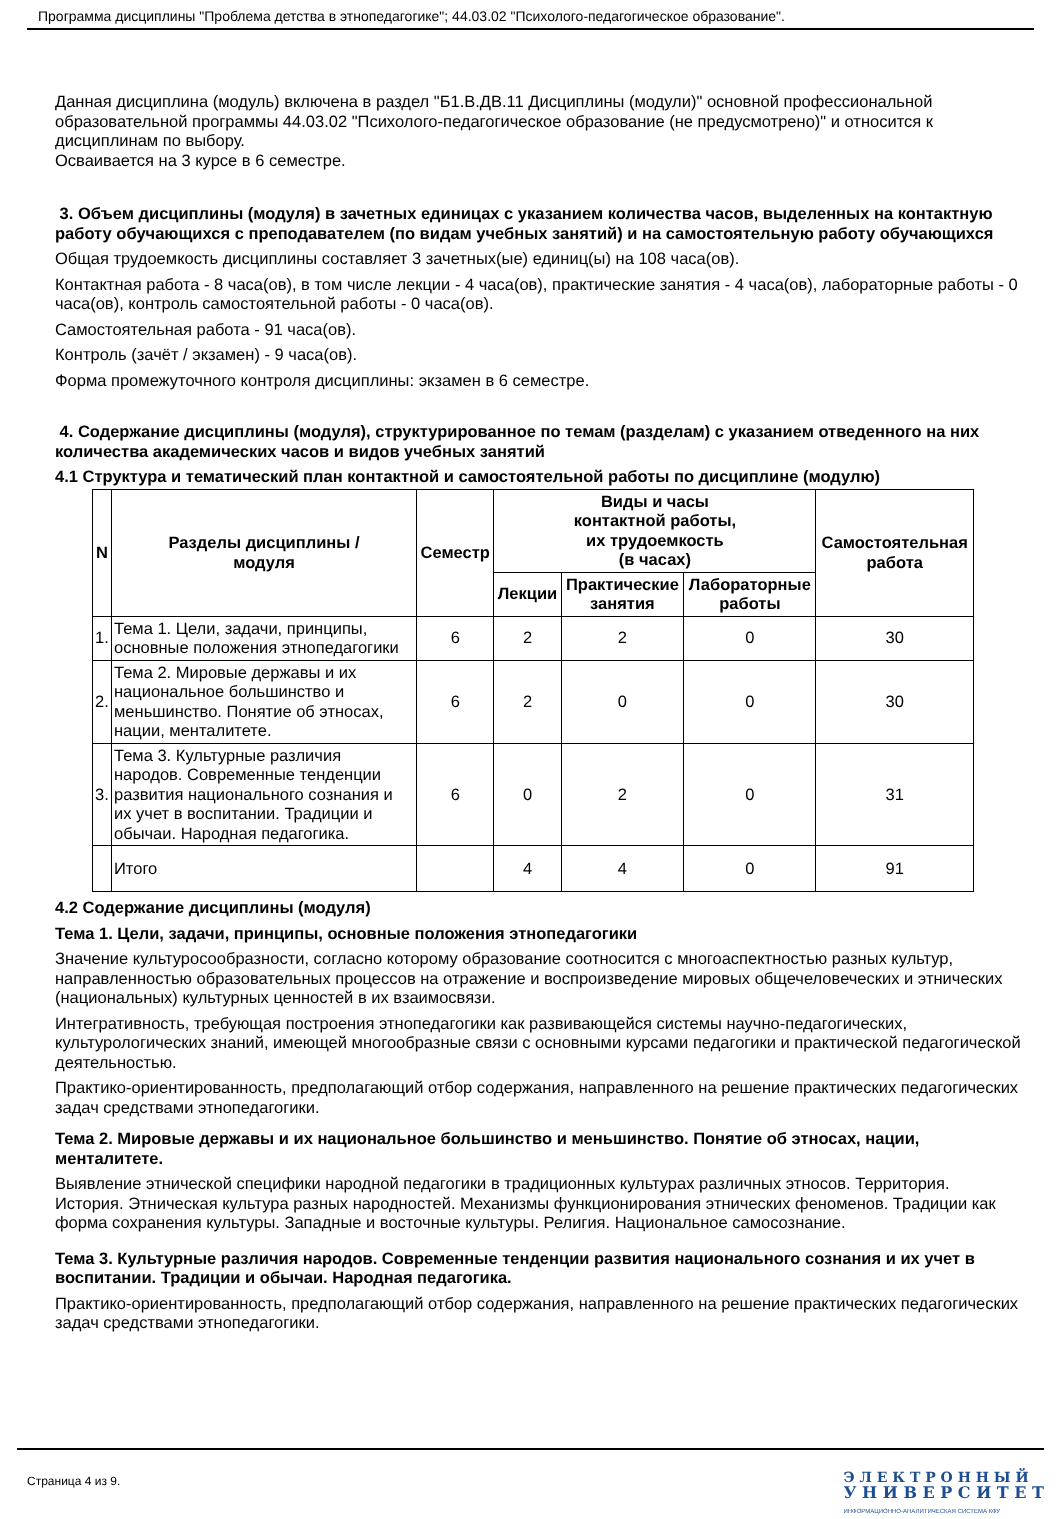Программа дисциплины "Проблема детства в этнопедагогике"; 44.03.02 "Психолого-педагогическое образование".
Данная дисциплина (модуль) включена в раздел "Б1.В.ДВ.11 Дисциплины (модули)" основной профессиональной образовательной программы 44.03.02 "Психолого-педагогическое образование (не предусмотрено)" и относится к дисциплинам по выбору.
Осваивается на 3 курсе в 6 семестре.
3. Объем дисциплины (модуля) в зачетных единицах с указанием количества часов, выделенных на контактную работу обучающихся с преподавателем (по видам учебных занятий) и на самостоятельную работу обучающихся
Общая трудоемкость дисциплины составляет 3 зачетных(ые) единиц(ы) на 108 часа(ов).
Контактная работа - 8 часа(ов), в том числе лекции - 4 часа(ов), практические занятия - 4 часа(ов), лабораторные работы - 0 часа(ов), контроль самостоятельной работы - 0 часа(ов).
Самостоятельная работа - 91 часа(ов).
Контроль (зачёт / экзамен) - 9 часа(ов).
Форма промежуточного контроля дисциплины: экзамен в 6 семестре.
4. Содержание дисциплины (модуля), структурированное по темам (разделам) с указанием отведенного на них количества академических часов и видов учебных занятий
4.1 Структура и тематический план контактной и самостоятельной работы по дисциплине (модулю)
| N | Разделы дисциплины / модуля | Семестр | Виды и часы контактной работы, их трудоемкость (в часах) | | | Самостоятельная работа |
| --- | --- | --- | --- | --- | --- | --- |
| | | | Лекции | Практические занятия | Лабораторные работы | |
| 1. | Тема 1. Цели, задачи, принципы, основные положения этнопедагогики | 6 | 2 | 2 | 0 | 30 |
| 2. | Тема 2. Мировые державы и их национальное большинство и меньшинство. Понятие об этносах, нации, менталитете. | 6 | 2 | 0 | 0 | 30 |
| 3. | Тема 3. Культурные различия народов. Современные тенденции развития национального сознания и их учет в воспитании. Традиции и обычаи. Народная педагогика. | 6 | 0 | 2 | 0 | 31 |
| | Итого | | 4 | 4 | 0 | 91 |
4.2 Содержание дисциплины (модуля)
Тема 1. Цели, задачи, принципы, основные положения этнопедагогики
Значение культуросообразности, согласно которому образование соотносится с многоаспектностью разных культур, направленностью образовательных процессов на отражение и воспроизведение мировых общечеловеческих и этнических (национальных) культурных ценностей в их взаимосвязи.
Интегративность, требующая построения этнопедагогики как развивающейся системы научно-педагогических, культурологических знаний, имеющей многообразные связи с основными курсами педагогики и практической педагогической деятельностью.
Практико-ориентированность, предполагающий отбор содержания, направленного на решение практических педагогических задач средствами этнопедагогики.
Тема 2. Мировые державы и их национальное большинство и меньшинство. Понятие об этносах, нации, менталитете.
Выявление этнической специфики народной педагогики в традиционных культурах различных этносов. Территория. История. Этническая культура разных народностей. Механизмы функционирования этнических феноменов. Традиции как форма сохранения культуры. Западные и восточные культуры. Религия. Национальное самосознание.
Тема 3. Культурные различия народов. Современные тенденции развития национального сознания и их учет в воспитании. Традиции и обычаи. Народная педагогика.
Практико-ориентированность, предполагающий отбор содержания, направленного на решение практических педагогических задач средствами этнопедагогики.
Страница 4 из 9.
Э Л Е К Т Р О Н Н Ы Й
У Н И В Е Р С И Т Е Т
ИНФОРМАЦИОННО-АНАЛИТИЧЕСКАЯ СИСТЕМА КФУ